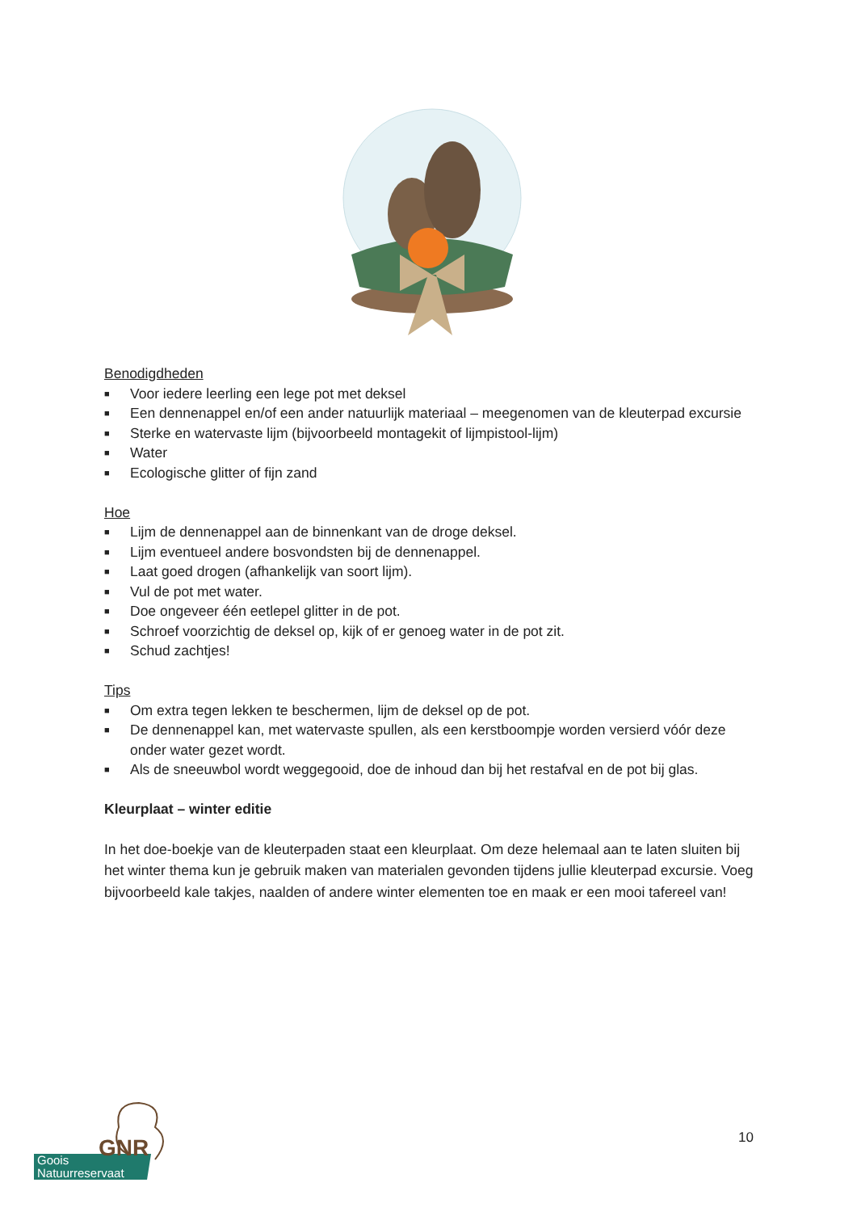Benodigdheden
■ Voor iedere leerling een lege pot met deksel
■ Een dennenappel en/of een ander natuurlijk materiaal – meegenomen van de kleuterpad excursie
■ Sterke en watervaste lijm (bijvoorbeeld montagekit of lijmpistool-lijm)
■ Water
■ Ecologische glitter of fijn zand
Hoe
■ Lijm de dennenappel aan de binnenkant van de droge deksel.
■ Lijm eventueel andere bosvondsten bij de dennenappel.
■ Laat goed drogen (afhankelijk van soort lijm).
■ Vul de pot met water.
■ Doe ongeveer één eetlepel glitter in de pot.
■ Schroef voorzichtig de deksel op, kijk of er genoeg water in de pot zit.
■ Schud zachtjes!
Tips
■ Om extra tegen lekken te beschermen, lijm de deksel op de pot.
■ De dennenappel kan, met watervaste spullen, als een kerstboompje worden versierd vóór deze onder water gezet wordt.
■ Als de sneeuwbol wordt weggegooid, doe de inhoud dan bij het restafval en de pot bij glas.
Kleurplaat – winter editie
In het doe-boekje van de kleuterpaden staat een kleurplaat. Om deze helemaal aan te laten sluiten bij het winter thema kun je gebruik maken van materialen gevonden tijdens jullie kleuterpad excursie. Voeg bijvoorbeeld kale takjes, naalden of andere winter elementen toe en maak er een mooi tafereel van!
10
GNR
Goois
Natuurreservaat